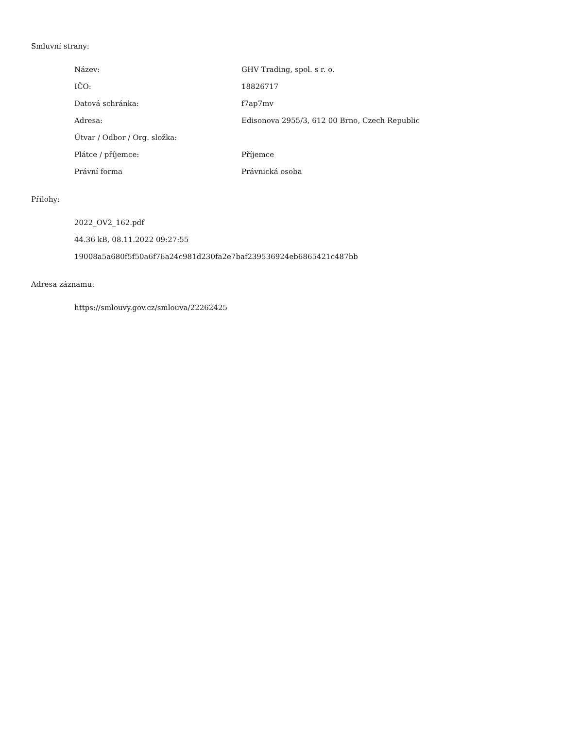Smluvní strany:
| Název: | GHV Trading, spol. s r. o. |
| IČO: | 18826717 |
| Datová schránka: | f7ap7mv |
| Adresa: | Edisonova 2955/3, 612 00 Brno, Czech Republic |
| Útvar / Odbor / Org. složka: | |
| Plátce / příjemce: | Příjemce |
| Právní forma | Právnická osoba |
Přílohy:
2022_OV2_162.pdf
44.36 kB, 08.11.2022 09:27:55
19008a5a680f5f50a6f76a24c981d230fa2e7baf239536924eb6865421c487bb
Adresa záznamu:
https://smlouvy.gov.cz/smlouva/22262425